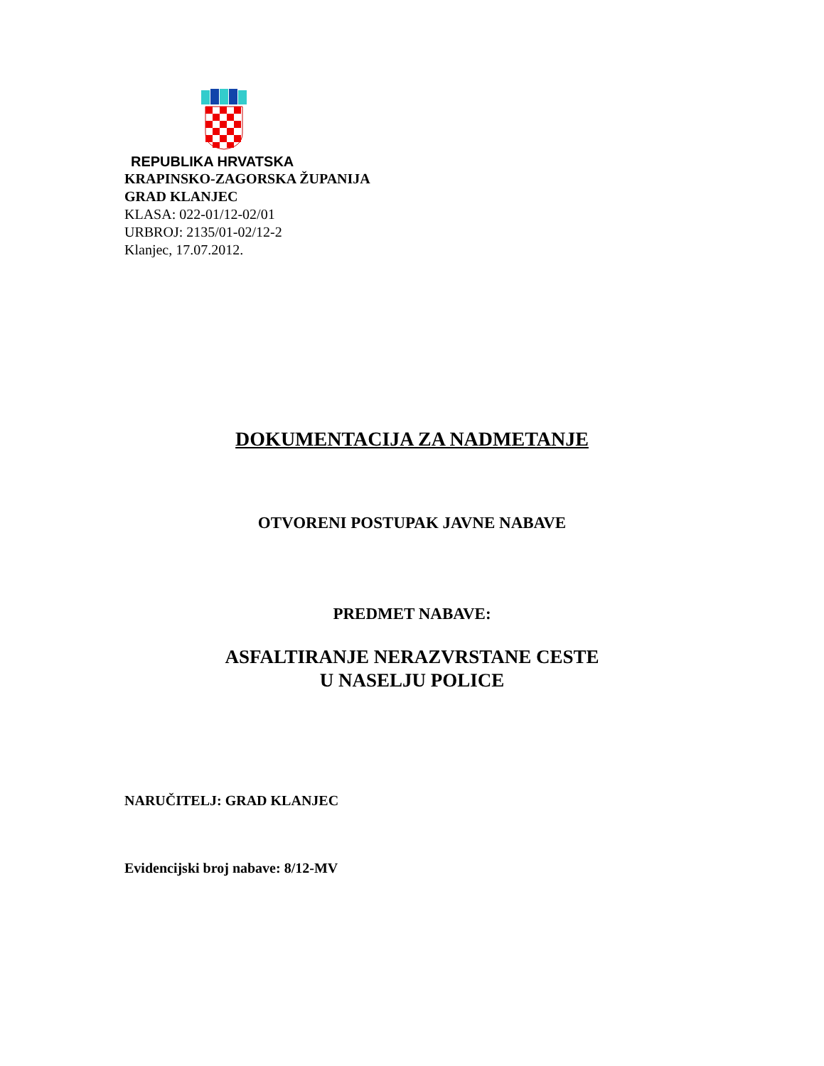REPUBLIKA HRVATSKA
KRAPINSKO-ZAGORSKA ŽUPANIJA
GRAD KLANJEC
KLASA: 022-01/12-02/01
URBROJ: 2135/01-02/12-2
Klanjec, 17.07.2012.
DOKUMENTACIJA ZA NADMETANJE
OTVORENI POSTUPAK JAVNE NABAVE
PREDMET NABAVE:
ASFALTIRANJE NERAZVRSTANE CESTE
U NASELJU POLICE
NARUČITELJ: GRAD KLANJEC
Evidencijski broj nabave: 8/12-MV